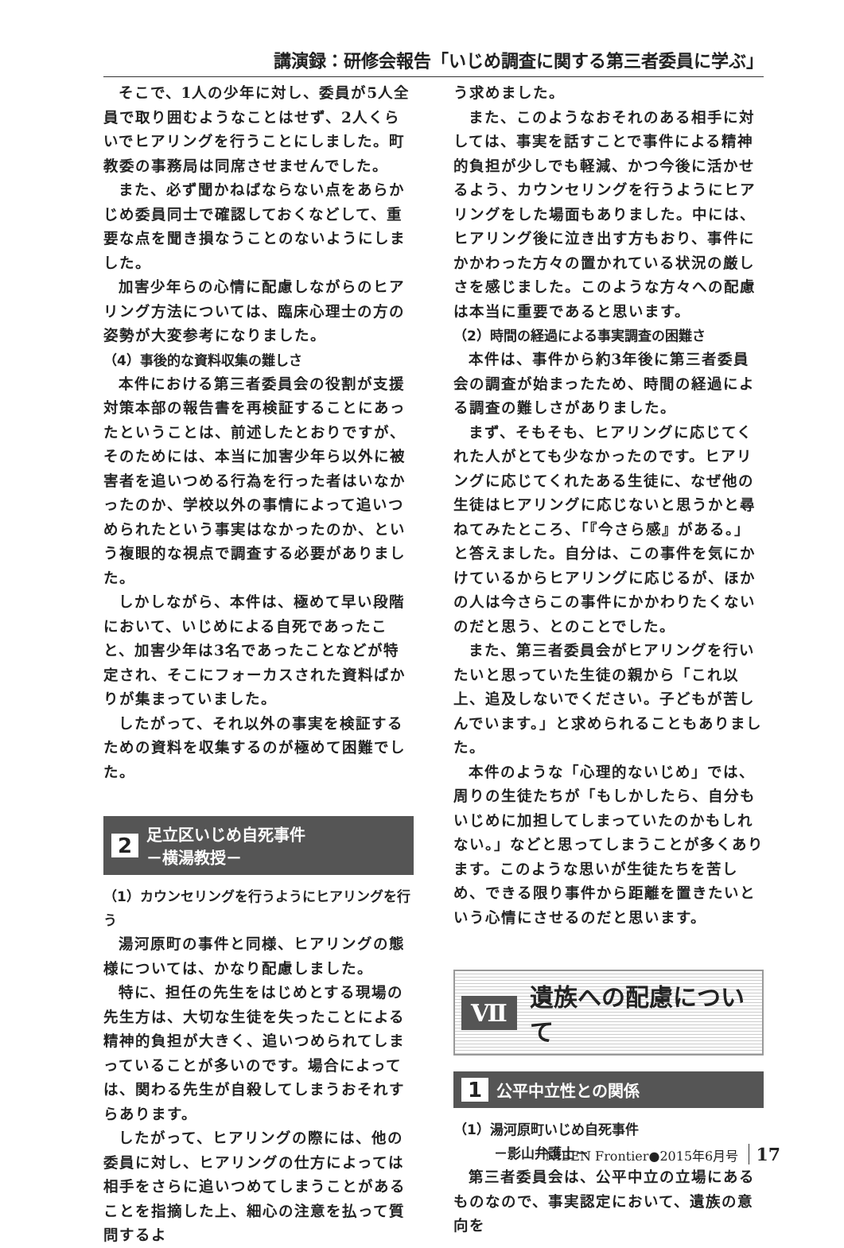講演録：研修会報告「いじめ調査に関する第三者委員に学ぶ」
そこで、1人の少年に対し、委員が5人全員で取り囲むようなことはせず、2人くらいでヒアリングを行うことにしました。町教委の事務局は同席させませんでした。
また、必ず聞かねばならない点をあらかじめ委員同士で確認しておくなどして、重要な点を聞き損なうことのないようにしました。
加害少年らの心情に配慮しながらのヒアリング方法については、臨床心理士の方の姿勢が大変参考になりました。
（4）事後的な資料収集の難しさ
本件における第三者委員会の役割が支援対策本部の報告書を再検証することにあったということは、前述したとおりですが、そのためには、本当に加害少年ら以外に被害者を追いつめる行為を行った者はいなかったのか、学校以外の事情によって追いつめられたという事実はなかったのか、という複眼的な視点で調査する必要がありました。
しかしながら、本件は、極めて早い段階において、いじめによる自死であったこと、加害少年は3名であったことなどが特定され、そこにフォーカスされた資料ばかりが集まっていました。
したがって、それ以外の事実を検証するための資料を収集するのが極めて困難でした。
2 足立区いじめ自死事件
－横湯教授－
（1）カウンセリングを行うようにヒアリングを行う
湯河原町の事件と同様、ヒアリングの態様については、かなり配慮しました。
特に、担任の先生をはじめとする現場の先生方は、大切な生徒を失ったことによる精神的負担が大きく、追いつめられてしまっていることが多いのです。場合によっては、関わる先生が自殺してしまうおそれすらあります。
したがって、ヒアリングの際には、他の委員に対し、ヒアリングの仕方によっては相手をさらに追いつめてしまうことがあることを指摘した上、細心の注意を払って質問するよ
う求めました。
また、このようなおそれのある相手に対しては、事実を話すことで事件による精神的負担が少しでも軽減、かつ今後に活かせるよう、カウンセリングを行うようにヒアリングをした場面もありました。中には、ヒアリング後に泣き出す方もおり、事件にかかわった方々の置かれている状況の厳しさを感じました。このような方々への配慮は本当に重要であると思います。
（2）時間の経過による事実調査の困難さ
本件は、事件から約3年後に第三者委員会の調査が始まったため、時間の経過による調査の難しさがありました。
まず、そもそも、ヒアリングに応じてくれた人がとても少なかったのです。ヒアリングに応じてくれたある生徒に、なぜ他の生徒はヒアリングに応じないと思うかと尋ねてみたところ、「『今さら感』がある。」と答えました。自分は、この事件を気にかけているからヒアリングに応じるが、ほかの人は今さらこの事件にかかわりたくないのだと思う、とのことでした。
また、第三者委員会がヒアリングを行いたいと思っていた生徒の親から「これ以上、追及しないでください。子どもが苦しんでいます。」と求められることもありました。
本件のような「心理的ないじめ」では、周りの生徒たちが「もしかしたら、自分もいじめに加担してしまっていたのかもしれない。」などと思ってしまうことが多くあります。このような思いが生徒たちを苦しめ、できる限り事件から距離を置きたいという心情にさせるのだと思います。
Ⅶ 遺族への配慮について
1 公平中立性との関係
（1）湯河原町いじめ自死事件
　　　－影山弁護士－
第三者委員会は、公平中立の立場にあるものなので、事実認定において、遺族の意向を
NIBEN Frontier●2015年6月号 17